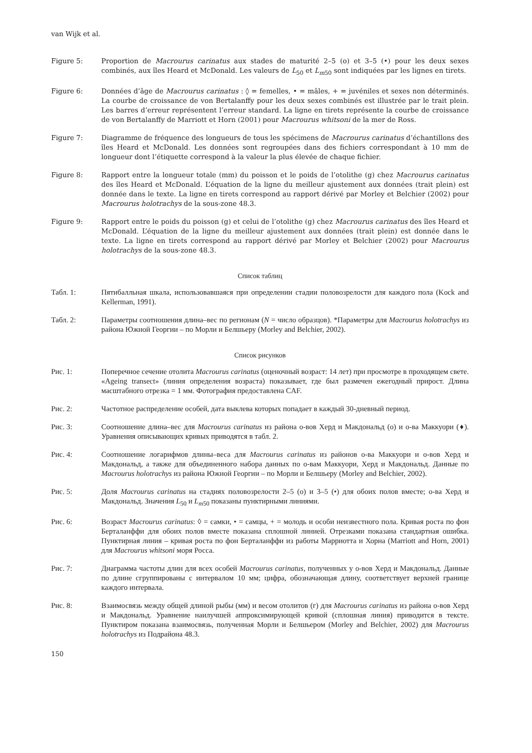van Wijk et al.
Figure 5: Proportion de Macrourus carinatus aux stades de maturité 2–5 (o) et 3–5 (•) pour les deux sexes combinés, aux îles Heard et McDonald. Les valeurs de L<sub>50</sub> et L<sub>m50</sub> sont indiquées par les lignes en tirets.
Figure 6: Données d’âge de Macrourus carinatus : ◊ = femelles, • = mâles, + = juvéniles et sexes non déterminés. La courbe de croissance de von Bertalanffy pour les deux sexes combinés est illustrée par le trait plein. Les barres d’erreur représentent l’erreur standard. La ligne en tirets représente la courbe de croissance de von Bertalanffy de Marriott et Horn (2001) pour Macrourus whitsoni de la mer de Ross.
Figure 7: Diagramme de fréquence des longueurs de tous les spécimens de Macrourus carinatus d’échantillons des îles Heard et McDonald. Les données sont regroupées dans des fichiers correspondant à 10 mm de longueur dont l’étiquette correspond à la valeur la plus élevée de chaque fichier.
Figure 8: Rapport entre la longueur totale (mm) du poisson et le poids de l’otolithe (g) chez Macrourus carinatus des îles Heard et McDonald. L’équation de la ligne du meilleur ajustement aux données (trait plein) est donnée dans le texte. La ligne en tirets correspond au rapport dérivé par Morley et Belchier (2002) pour Macrourus holotrachys de la sous-zone 48.3.
Figure 9: Rapport entre le poids du poisson (g) et celui de l’otolithe (g) chez Macrourus carinatus des îles Heard et McDonald. L’équation de la ligne du meilleur ajustement aux données (trait plein) est donnée dans le texte. La ligne en tirets correspond au rapport dérivé par Morley et Belchier (2002) pour Macrourus holotrachys de la sous-zone 48.3.
Список таблиц
Табл. 1: Пятибалльная шкала, использовавшаяся при определении стадии половозрелости для каждого пола (Kock and Kellerman, 1991).
Табл. 2: Параметры соотношения длина–вес по регионам (N = число образцов). *Параметры для Macrourus holotrachys из района Южной Георгии – по Морли и Белшьеру (Morley and Belchier, 2002).
Список рисунков
Рис. 1: Поперечное сечение отолита Macrourus carinatus (оценочный возраст: 14 лет) при просмотре в проходящем свете. «Ageing transect» (линия определения возраста) показывает, где был размечен ежегодный прирост. Длина масштабного отрезка = 1 мм. Фотография предоставлена CAF.
Рис. 2: Частотное распределение особей, дата выклева которых попадает в каждый 30-дневный период.
Рис. 3: Соотношение длина–вес для Macrourus carinatus из района о-вов Херд и Макдональд (о) и о-ва Маккуори (♦). Уравнения описывающих кривых приводятся в табл. 2.
Рис. 4: Соотношение логарифмов длины–веса для Macrourus carinatus из районов о-ва Маккуори и о-вов Херд и Макдональд, а также для объединенного набора данных по о-вам Маккуори, Херд и Макдональд. Данные по Macrourus holotrachys из района Южной Георгии – по Морли и Белшьеру (Morley and Belchier, 2002).
Рис. 5: Доля Macrourus carinatus на стадиях половозрелости 2–5 (о) и 3–5 (•) для обоих полов вместе; о-ва Херд и Макдональд. Значения L<sub>50</sub> и L<sub>m50</sub> показаны пунктирными линиями.
Рис. 6: Возраст Macrourus carinatus: ◊ = самки, • = самцы, + = молодь и особи неизвестного пола. Кривая роста по фон Берталанффи для обоих полов вместе показана сплошной линией. Отрезками показана стандартная ошибка. Пунктирная линия – кривая роста по фон Берталанффи из работы Марриотта и Хорна (Marriott and Horn, 2001) для Macrourus whitsoni моря Росса.
Рис. 7: Диаграмма частоты длин для всех особей Macrourus carinatus, полученных у о-вов Херд и Макдональд. Данные по длине сгруппированы с интервалом 10 мм; цифра, обозначающая длину, соответствует верхней границе каждого интервала.
Рис. 8: Взаимосвязь между общей длиной рыбы (мм) и весом отолитов (г) для Macrourus carinatus из района о-вов Херд и Макдональд. Уравнение наилучшей аппроксимирующей кривой (сплошная линия) приводится в тексте. Пунктиром показана взаимосвязь, полученная Морли и Белшьером (Morley and Belchier, 2002) для Macrourus holotrachys из Подрайона 48.3.
150